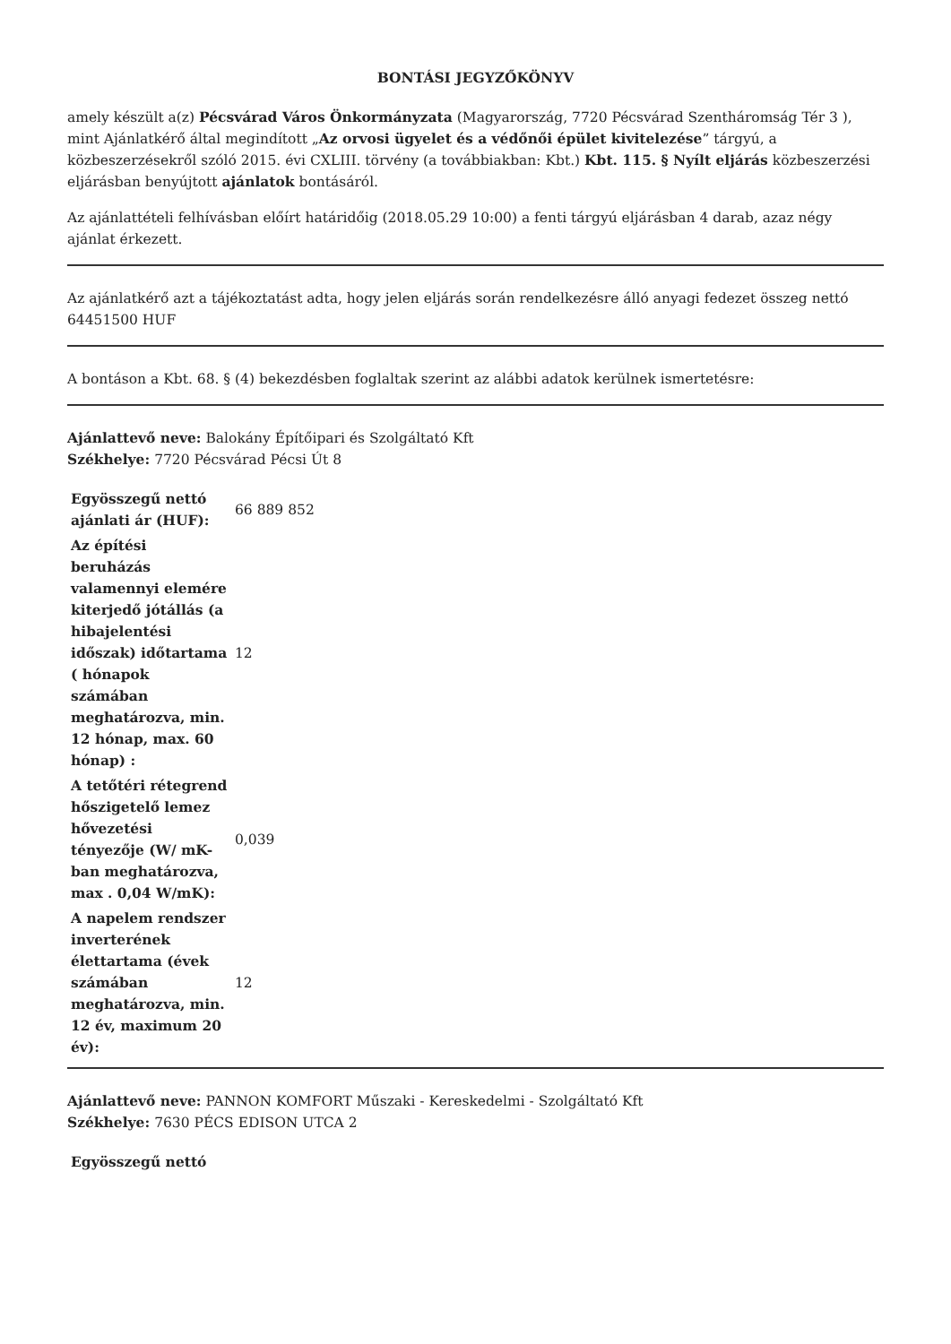BONTÁSI JEGYZŐKÖNYV
amely készült a(z) Pécsvárad Város Önkormányzata (Magyarország, 7720 Pécsvárad Szentháromság Tér 3 ), mint Ajánlatkérő által megindított „Az orvosi ügyelet és a védőnői épület kivitelezése” tárgyú, a közbeszerzésekről szóló 2015. évi CXLIII. törvény (a továbbiakban: Kbt.) Kbt. 115. § Nyílt eljárás közbeszerzési eljárásban benyújtott ajánlatok bontásáról.
Az ajánlattételi felhívásban előírt határidőig (2018.05.29 10:00) a fenti tárgyú eljárásban 4 darab, azaz négy ajánlat érkezett.
Az ajánlatkérő azt a tájékoztatást adta, hogy jelen eljárás során rendelkezésre álló anyagi fedezet összeg nettó 64451500 HUF
A bontáson a Kbt. 68. § (4) bekezdésben foglaltak szerint az alábbi adatok kerülnek ismertetésre:
Ajánlattevő neve: Balokány Építőipari és Szolgáltató Kft
Székhelye: 7720 Pécsvárad Pécsi Út 8
| Egyösszegű nettó ajánlati ár (HUF): | 66 889 852 |
| Az építési beruházás valamennyi elemére kiterjedő jótállás (a hibajelentési időszak) időtartama ( hónapok számában meghatározva, min. 12 hónap, max. 60 hónap) : | 12 |
| A tetőtéri rétegrend hőszigetelő lemez hővezetési tényezője (W/ mK-ban meghatározva, max . 0,04 W/mK): | 0,039 |
| A napelem rendszer inverterének élettartama (évek számában meghatározva, min. 12 év, maximum 20 év): | 12 |
Ajánlattevő neve: PANNON KOMFORT Műszaki - Kereskedelmi - Szolgáltató Kft
Székhelye: 7630 PÉCS EDISON UTCA 2
| Egyösszegű nettó |